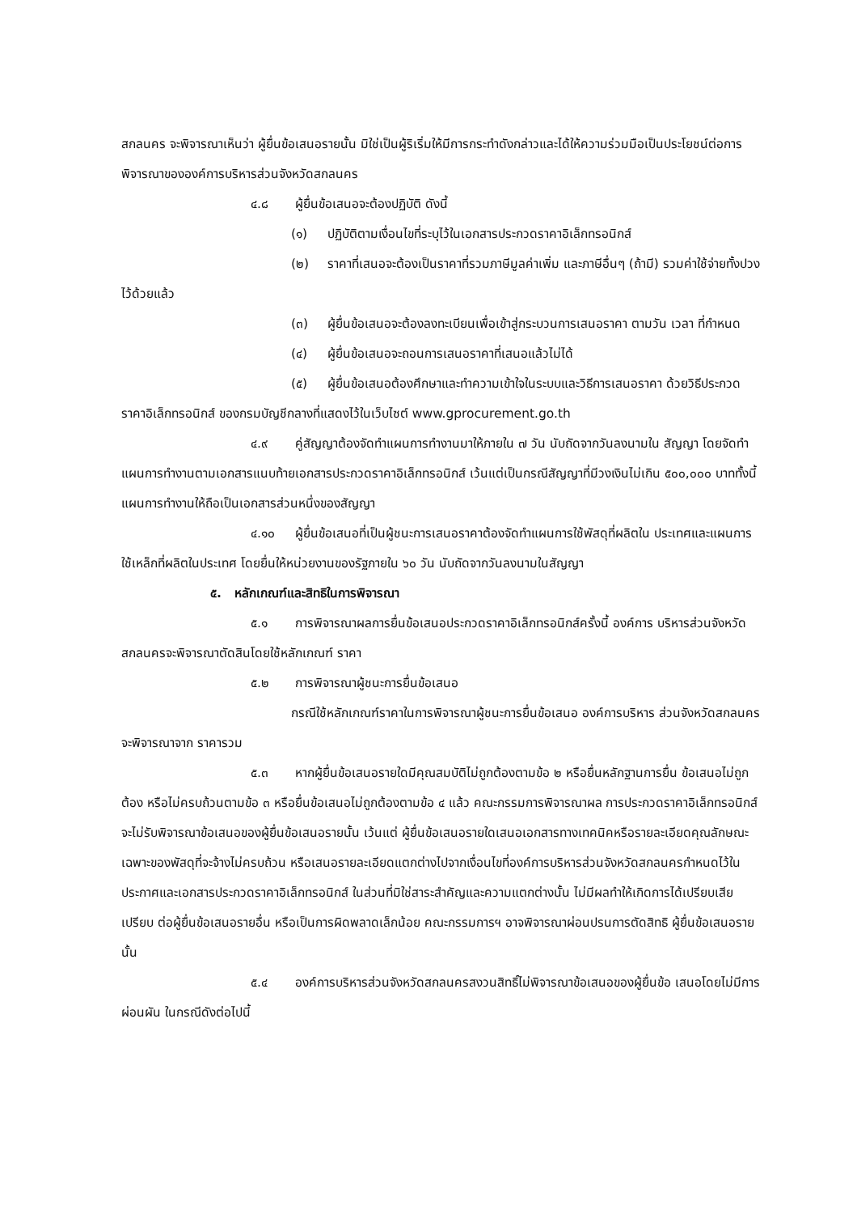สกลนคร จะพิจารณาเห็นว่า ผู้ยื่นข้อเสนอรายนั้น มิใช่เป็นผู้ริเริ่มให้มีการกระทำดังกล่าวและได้ให้ความร่วมมือเป็นประโยชน์ต่อการพิจารณาขององค์การบริหารส่วนจังหวัดสกลนคร
๔.๘ ผู้ยื่นข้อเสนอจะต้องปฏิบัติ ดังนี้
(๑) ปฏิบัติตามเงื่อนไขที่ระบุไว้ในเอกสารประกวดราคาอิเล็กทรอนิกส์
(๒) ราคาที่เสนอจะต้องเป็นราคาที่รวมภาษีมูลค่าเพิ่ม และภาษีอื่นๆ (ถ้ามี) รวมค่าใช้จ่ายทั้งปวงไว้ด้วยแล้ว
(๓) ผู้ยื่นข้อเสนอจะต้องลงทะเบียนเพื่อเข้าสู่กระบวนการเสนอราคา ตามวัน เวลา ที่กำหนด
(๔) ผู้ยื่นข้อเสนอจะถอนการเสนอราคาที่เสนอแล้วไม่ได้
(๕) ผู้ยื่นข้อเสนอต้องศึกษาและทำความเข้าใจในระบบและวิธีการเสนอราคา ด้วยวิธีประกวดราคาอิเล็กทรอนิกส์ ของกรมบัญชีกลางที่แสดงไว้ในเว็บไซต์ www.gprocurement.go.th
๔.๙ คู่สัญญาต้องจัดทำแผนการทำงานมาให้ภายใน ๗ วัน นับถัดจากวันลงนามใน สัญญา โดยจัดทำแผนการทำงานตามเอกสารแนบท้ายเอกสารประกวดราคาอิเล็กทรอนิกส์ เว้นแต่เป็นกรณีสัญญาที่มีวงเงินไม่เกิน ๕๐๐,๐๐๐ บาททั้งนี้ แผนการทำงานให้ถือเป็นเอกสารส่วนหนึ่งของสัญญา
๔.๑๐ ผู้ยื่นข้อเสนอที่เป็นผู้ชนะการเสนอราคาต้องจัดทำแผนการใช้พัสดุที่ผลิตใน ประเทศและแผนการใช้เหล็กที่ผลิตในประเทศ โดยยื่นให้หน่วยงานของรัฐภายใน ๖๐ วัน นับถัดจากวันลงนามในสัญญา
๕. หลักเกณฑ์และสิทธิในการพิจารณา
๕.๑ การพิจารณาผลการยื่นข้อเสนอประกวดราคาอิเล็กทรอนิกส์ครั้งนี้ องค์การ บริหารส่วนจังหวัดสกลนครจะพิจารณาตัดสินโดยใช้หลักเกณฑ์ ราคา
๕.๒ การพิจารณาผู้ชนะการยื่นข้อเสนอ
กรณีใช้หลักเกณฑ์ราคาในการพิจารณาผู้ชนะการยื่นข้อเสนอ องค์การบริหาร ส่วนจังหวัดสกลนคร จะพิจารณาจาก ราคารวม
๕.๓ หากผู้ยื่นข้อเสนอรายใดมีคุณสมบัติไม่ถูกต้องตามข้อ ๒ หรือยื่นหลักฐานการยื่น ข้อเสนอไม่ถูกต้อง หรือไม่ครบถ้วนตามข้อ ๓ หรือยื่นข้อเสนอไม่ถูกต้องตามข้อ ๔ แล้ว คณะกรรมการพิจารณาผล การประกวดราคาอิเล็กทรอนิกส์จะไม่รับพิจารณาข้อเสนอของผู้ยื่นข้อเสนอรายนั้น เว้นแต่ ผู้ยื่นข้อเสนอรายใดเสนอเอกสารทางเทคนิคหรือรายละเอียดคุณลักษณะเฉพาะของพัสดุที่จะจ้างไม่ครบถ้วน หรือเสนอรายละเอียดแตกต่างไปจากเงื่อนไขที่องค์การบริหารส่วนจังหวัดสกลนครกำหนดไว้ในประกาศและเอกสารประกวดราคาอิเล็กทรอนิกส์ ในส่วนที่มิใช่สาระสำคัญและความแตกต่างนั้น ไม่มีผลทำให้เกิดการได้เปรียบเสียเปรียบ ต่อผู้ยื่นข้อเสนอรายอื่น หรือเป็นการผิดพลาดเล็กน้อย คณะกรรมการฯ อาจพิจารณาผ่อนปรนการตัดสิทธิ ผู้ยื่นข้อเสนอรายนั้น
๕.๔ องค์การบริหารส่วนจังหวัดสกลนครสงวนสิทธิ์ไม่พิจารณาข้อเสนอของผู้ยื่นข้อ เสนอโดยไม่มีการผ่อนผัน ในกรณีดังต่อไปนี้